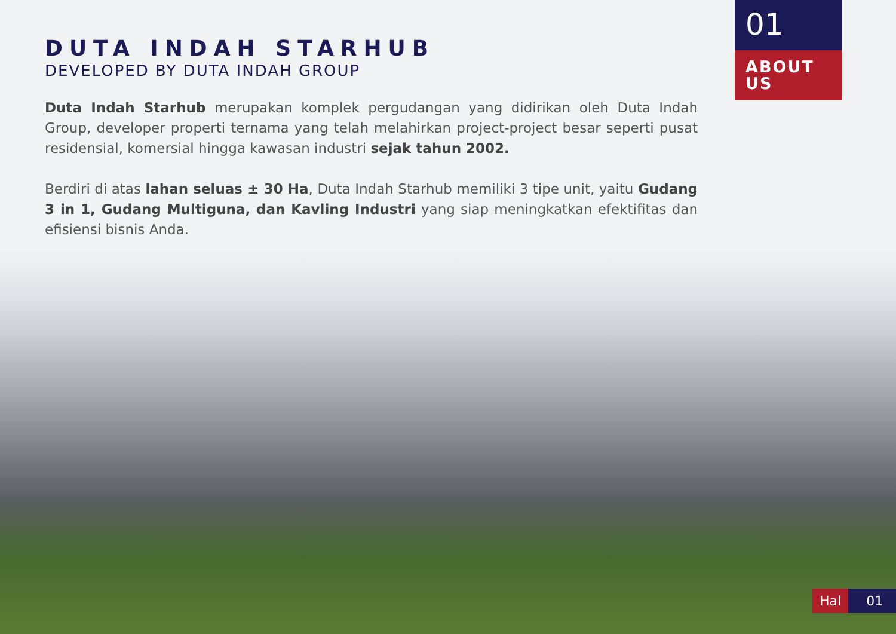DUTA INDAH STARHUB
DEVELOPED BY DUTA INDAH GROUP
Duta Indah Starhub merupakan komplek pergudangan yang didirikan oleh Duta Indah Group, developer properti ternama yang telah melahirkan project-project besar seperti pusat residensial, komersial hingga kawasan industri sejak tahun 2002.
Berdiri di atas lahan seluas ± 30 Ha, Duta Indah Starhub memiliki 3 tipe unit, yaitu Gudang 3 in 1, Gudang Multiguna, dan Kavling Industri yang siap meningkatkan efektifitas dan efisiensi bisnis Anda.
01
ABOUT
US
Hal 01